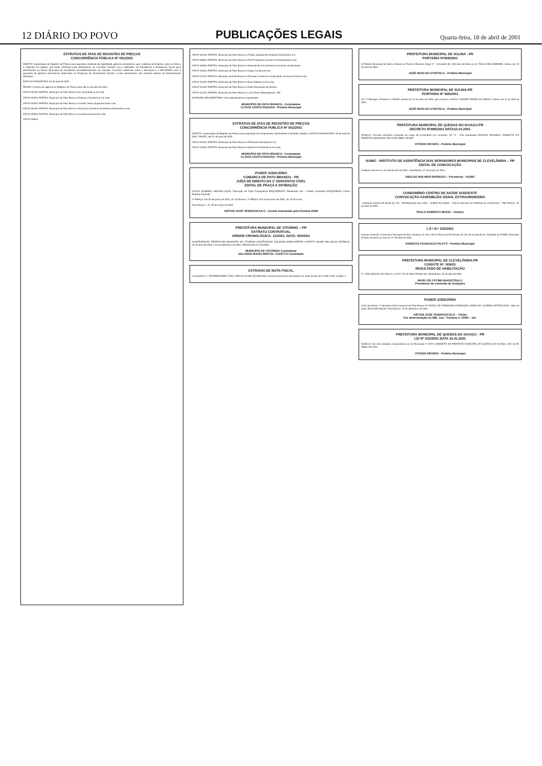12 DIÁRIO DO POVO PUBLICAÇÕES LEGAIS Quarta-feira, 18 de abril de 2001
EXTRATOS DE ATAS DE REGISTRO DE PREÇOS
CONCORRÊNCIA PÚBLICA Nº 001/2001
OBJETO: Implantação de Registro de Preços para aquisição materiais de expediente, gêneros alimentícios, gás, materiais de limpeza, copa e cozinha, e materiais de higiene, que serão utilizados para atendimento ao Convênio firmado com o Ministério da Previdência e Assistência Social para atendimento ao Fundo Municipal de Assistência Social/Manutenção de Creches, Convênio celebrado entre o Município e o MEC/FNDE para a aquisição de gêneros alimentícios destinados ao Programa de Alimentação Escolar, e para atendimento aos diversos setores da Administração Municipal.
DATA DA ASSINATURA: 03 de abril de 2001.
PRAZO: O prazo de vigência do Registro de Preços será até 31 de julho de 2001.
ATA Nº 001/01 PARTES: Município de Pato Branco e M. Guandalin & Cia Ltda
ATA Nº 002/01 PARTES: Município de Pato Branco e Dalmora Zandonai & Cia Ltda
ATA Nº 003/01 PARTES: Município de Pato Branco e Center Centro Supermercados Ltda
ATA Nº 004/01 PARTES: Município de Pato Branco e Novacon Comércio de Gêneros Alimentícios Ltda
ATA Nº 005/01 PARTES: Município de Pato Branco e Comercial Granzotto Ltda
ATA Nº 006/01
ATA Nº 007/01 PARTES: Município de Pato Branco e Proliso Indústria de Produtos Alimentícios S.A
ATA Nº 008/01 PARTES: Município de Pato Branco e PSA Programas Sociais e de Alimentação Ltda
ATA Nº 009/01 PARTES: Município de Pato Branco e Nutrimental S.A Indústria e Comércio de Alimentos
ATA Nº 010/01 PARTES: Município de Pato Branco e Kalop Comercial Ltda
ATA Nº 011/01 PARTES: Município de Pato Branco e Pinvesan Comércio e Importação de Sucos Cítricos Ltda
ATA Nº 012/01 PARTES: Município de Pato Branco e Bacir Alberton & Cia Ltda
ATA Nº 013/01 PARTES: Município de Pato Branco e Adair Fernandes de Oliveira
ATA Nº 014/01 PARTES: Município de Pato Branco e Lúcio Flávio Bespadjenski - ME.
DOTAÇÃO ORÇAMENTÁRIA: Dos departamentos requerentes.
MUNICÍPIO DE PATO BRANCO - Contratante
CLÓVIS SANTO PADOAN - Prefeito Municipal
EXTRATOS DE ATAS DE REGISTRO DE PREÇOS
CONCORRÊNCIA PÚBLICA Nº 002/2001
OBJETO: Implantação de Registro de Preços para aquisição de combustíveis, lubrificantes e emulsão asfáltica. DATA DA ASSINATURA: 09 de abril de 2001. PRAZO: até 31 de julho de 2001.
ATA Nº 015/01 PARTES: Município de Pato Branco e Petrobrás Distribuidora S.A
ATA Nº 016/01 PARTES: Município de Pato Branco e Maximino Pastorello & Cia Ltda
MUNICÍPIO DE PATO BRANCO - Contratante
CLÓVIS SANTO PADOAN - Prefeito Municipal
PODER JUDICIÁRIO
COMARCA DE PATO BRANCO - PR
JUÍZA DE DIREITO DA 1ª SERVENTIA CÍVEL
EDITAL DE PRAÇA E INTIMAÇÃO
AUTOS NÚMERO: 283/2000 AÇÃO: Execução de Título Extrajudicial REQUERENTE: Banestado S/A – Crédito Imobiliário REQUERIDO: Carlos Roberto Pandolfo
1ª PRAÇA: Dia 05 de junho de 2001, às 13:45horas. 2ª PRAÇA: Dia 19 de junho de 2001, às 13:45 horas.
Pato Branco – Pr, 26 de março de 2001
AIRTON JOSÉ VENDRUSCULO - Assina Autorizado pela Portaria 29/89
PREFEITURA MUNICIPAL DE VITORINO – PR
EXTRATO CONTRATUAL
ORDEM CRONOLÓGICA: 11/2001. DATA: 02/04/01
CONTRATANTE: PREFEITURA MUNICIPAL DE VITORINO CONTRATADO: SOLANGE MARIA BERTOL COPETTI VALOR: R$4.320,00 VIGÊNCIA: 02 de abril de 2001 a 31 de dezembro de 2001. PROCESSO Nº 415/2001.
MUNICÍPIO DE VITORINO/ Contratante
SOLANGE MARIA BERTOL COPETTI/ Contratado
EXTRAVIO DE NOTA FISCAL
A empresa E.J. DISTRIBUIDORA LTDA, CNPJ Nº 04.006.157/0001-85, comunica que foram extraviados as notas fiscais de nº 265 a 300, modelo 1.
PREFEITURA MUNICIPAL DE SULINA - PR
PORTARIA Nº069/2001
O Prefeito Municipal de Sulina, Estado do Paraná, Resolve: Artigo 1º - Conceder dez (10) dias de férias ao Sr. PAULO WILLEMBORG. Sulina, em 16 de abril de 2001.
JOSÉ NIVALDO STOFFELS - Prefeito Municipal
PREFEITURA MUNICIPAL DE SULINA-PR
PORTARIA Nº 068/2001
Art. 1º Revogar a Portaria nº 304/99, datada de 12 de julho de 1999, que nomeou o Senhor VERNER PEDRO SULZBACH. Sulina, em 11 de abril de 2001
JOSÉ NIVALDO STOFFELS - Prefeito Municipal
PREFEITURA MUNICIPAL DE QUEDAS DO IGUAÇU-PR
DECRETO Nº098/2001 DATA10.04.2001
SÚMULA: Exonera servidora ocupante de cargo de provimento em comissão. Art. 1º - Fica exonerada ROSALIA WOSNIAK. GABINETE DO PREFEITO MUNICIPAL EM 10 DE ABRIL DE2001.
VITÓRIO REVERS - Prefeito Municipal
IASMC - INSTITUTO DE ASSISTÊNCIA DOS SERVIDORES MUNICIPAIS DE CLEVELÂNDIA – PR
EDITAL DE CONVOCAÇÃO
A eleição dar-se-á no dia 28 de abril de 2001. Clevelândia, 27 de março de 2001.
UBALDO WALMOR BARBOSA – Presidente - IASMC
CONDOMÍNIO CENTRO DE SAÚDE SUDOESTE
CONVOCAÇÃO ASSEMBLÉIA GERAL EXTRAORDINÁRIA
- Avaliação preços de venda por m2; - Readequação das salas; - Análise de projeto; - Outros assuntos do interesse do condomínio; - Pato Branco, 10 de abril de 2001.
PAULO ROBERTO MUSSI – Síndico
L E I N.º 225/2001
Súmula: Autoriza o Executivo Municipal de Bom Sucesso do Sul a firmar Termo de Permissão de Uso de Imóvel Rural. Gabinete do Prefeito Municipal de Bom Sucesso do Sul, em 17 de Abril de 2001.
ERNESTO FRANCISCO PILATTI - Prefeito Municipal
PREFEITURA MUNICIPAL DE CLEVELÂNDIA-PR
CONVITE Nº. 009/01
RESULTADO DE HABILITAÇÃO
1º - MAX MIGUEL DE PAULA; C.N.P.J. Nº 02.399.037/0001-60. Clevelândia, 16 de abril de 2001.
MARLI DE FÁTIMA MAGISTRALLI
Presidente da comissão de licitações
PODER JUDICIÁRIO
Juízo de Direito 1ª Serventia Cível Comarca de Pato Branco Pr EDITAL DE INTIMAÇÃO INTIMAÇÃO: MARIA DE LOURDES PETRYCOSKI. Valor da ação: R$ 50.000.000,00. Pato Branco, 21 de dezembro de 2001.
AIRTON JOSE VENDRUSCOLO – Titular
Por determinação do MM. Juiz - Portaria nº 29/89 – dm.
PREFEITURA MUNICIPAL DE QUEDAS DO IGUAÇU - PR
LEI Nº 023/2001 DATA 16.01.2001
SÚMULA: Dá nova redação a dispositivos da Lei Municipal nº 23/73. GABINETE DO PREFEITO MUNICIPAL DE QUEDAS DO IGUAÇU, EM 16 DE ABRIL DE 2001.
VITORIO REVERS - Prefeito Municipal